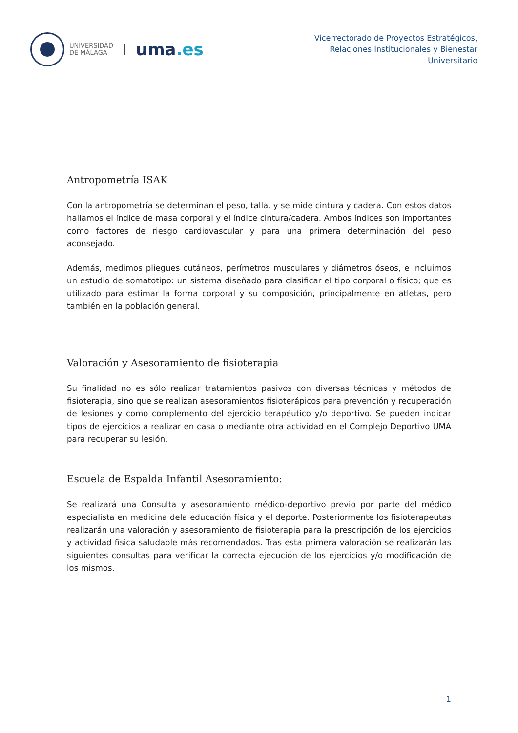UNIVERSIDAD
DE MÁLAGA
uma.es
Vicerrectorado de Proyectos Estratégicos,
Relaciones Institucionales y Bienestar
Universitario
Antropometría ISAK
Con la antropometría se determinan el peso, talla, y se mide cintura y cadera. Con estos datos hallamos el índice de masa corporal y el índice cintura/cadera. Ambos índices son importantes como factores de riesgo cardiovascular y para una primera determinación del peso aconsejado.
Además, medimos pliegues cutáneos, perímetros musculares y diámetros óseos, e incluimos un estudio de somatotipo: un sistema diseñado para clasificar el tipo corporal o físico; que es utilizado para estimar la forma corporal y su composición, principalmente en atletas, pero también en la población general.
Valoración y Asesoramiento de fisioterapia
Su finalidad no es sólo realizar tratamientos pasivos con diversas técnicas y métodos de fisioterapia, sino que se realizan asesoramientos fisioterápicos para prevención y recuperación de lesiones y como complemento del ejercicio terapéutico y/o deportivo. Se pueden indicar tipos de ejercicios a realizar en casa o mediante otra actividad en el Complejo Deportivo UMA para recuperar su lesión.
Escuela de Espalda Infantil Asesoramiento:
Se realizará una Consulta y asesoramiento médico-deportivo previo por parte del médico especialista en medicina dela educación física y el deporte. Posteriormente los fisioterapeutas realizarán una valoración y asesoramiento de fisioterapia para la prescripción de los ejercicios y actividad física saludable más recomendados. Tras esta primera valoración se realizarán las siguientes consultas para verificar la correcta ejecución de los ejercicios y/o modificación de los mismos.
1